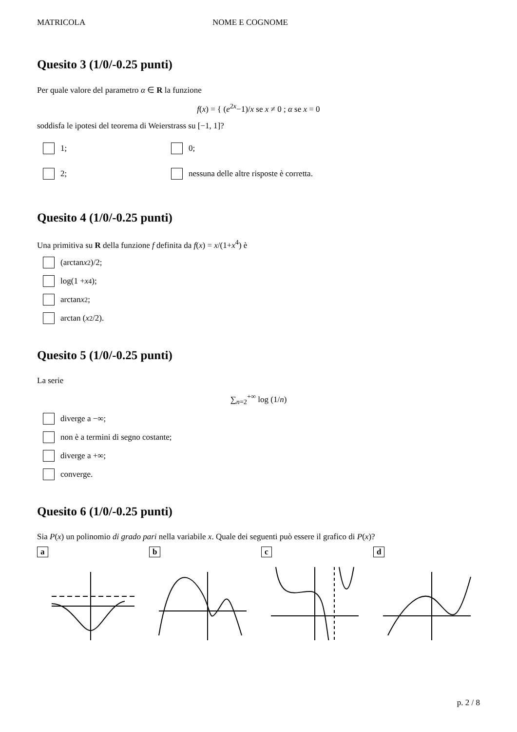MATRICOLA NOME E COGNOME
Quesito 3 (1/0/-0.25 punti)
Per quale valore del parametro α ∈ R la funzione
f(x) = { (e<sup>2x</sup>−1)/x se x ≠ 0 ; α se x = 0
soddisfa le ipotesi del teorema di Weierstrass su [−1, 1]?
1;
0;
2;
nessuna delle altre risposte è corretta.
Quesito 4 (1/0/-0.25 punti)
Una primitiva su R della funzione f definita da f(x) = x/(1+x<sup>4</sup>) è
(arctan x<sup>2</sup>)/2;
log(1 + x<sup>4</sup>);
arctan x<sup>2</sup>;
arctan (x<sup>2</sup>/2).
Quesito 5 (1/0/-0.25 punti)
La serie
∑<sub>n=2</sub><sup>+∞</sup> log (1/n)
diverge a −∞;
non è a termini di segno costante;
diverge a +∞;
converge.
Quesito 6 (1/0/-0.25 punti)
Sia P(x) un polinomio di grado pari nella variabile x. Quale dei seguenti può essere il grafico di P(x)?
a b c d
p. 2 / 8